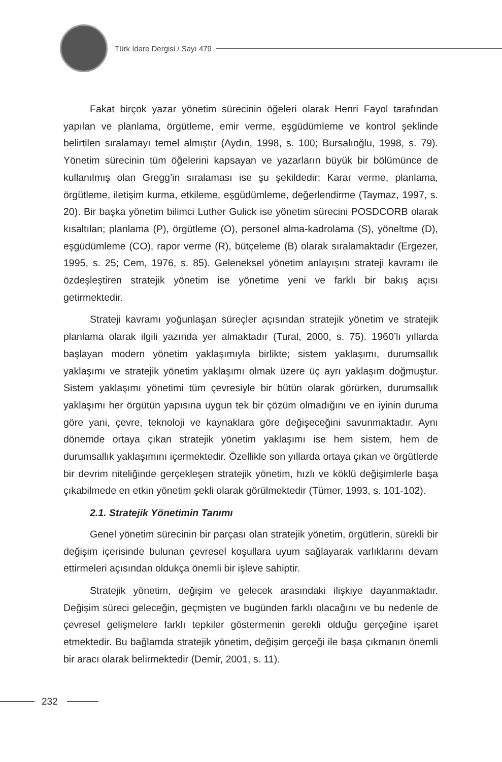Türk İdare Dergisi / Sayı 479
Fakat birçok yazar yönetim sürecinin öğeleri olarak Henri Fayol tarafından yapılan ve planlama, örgütleme, emir verme, eşgüdümleme ve kontrol şeklinde belirtilen sıralamayı temel almıştır (Aydın, 1998, s. 100; Bursalıoğlu, 1998, s. 79). Yönetim sürecinin tüm öğelerini kapsayan ve yazarların büyük bir bölümünce de kullanılmış olan Gregg’in sıralaması ise şu şekildedir: Karar verme, planlama, örgütleme, iletişim kurma, etkileme, eşgüdümleme, değerlendirme (Taymaz, 1997, s. 20). Bir başka yönetim bilimci Luther Gulick ise yönetim sürecini POSDCORB olarak kısaltılan; planlama (P), örgütleme (O), personel alma-kadrolama (S), yöneltme (D), eşgüdümleme (CO), rapor verme (R), bütçeleme (B) olarak sıralamaktadır (Ergezer, 1995, s. 25; Cem, 1976, s. 85). Geleneksel yönetim anlayışını strateji kavramı ile özdeşleştiren stratejik yönetim ise yönetime yeni ve farklı bir bakış açısı getirmektedir.
Strateji kavramı yoğunlaşan süreçler açısından stratejik yönetim ve stratejik planlama olarak ilgili yazında yer almaktadır (Tural, 2000, s. 75). 1960’lı yıllarda başlayan modern yönetim yaklaşımıyla birlikte; sistem yaklaşımı, durumsallık yaklaşımı ve stratejik yönetim yaklaşımı olmak üzere üç ayrı yaklaşım doğmuştur. Sistem yaklaşımı yönetimi tüm çevresiyle bir bütün olarak görürken, durumsallık yaklaşımı her örgütün yapısına uygun tek bir çözüm olmadığını ve en iyinin duruma göre yani, çevre, teknoloji ve kaynaklara göre değişeceğini savunmaktadır. Aynı dönemde ortaya çıkan stratejik yönetim yaklaşımı ise hem sistem, hem de durumsallık yaklaşımını içermektedir. Özellikle son yıllarda ortaya çıkan ve örgütlerde bir devrim niteliğinde gerçekleşen stratejik yönetim, hızlı ve köklü değişimlerle başa çıkabilmede en etkin yönetim şekli olarak görülmektedir (Tümer, 1993, s. 101-102).
2.1. Stratejik Yönetimin Tanımı
Genel yönetim sürecinin bir parçası olan stratejik yönetim, örgütlerin, sürekli bir değişim içerisinde bulunan çevresel koşullara uyum sağlayarak varlıklarını devam ettirmeleri açısından oldukça önemli bir işleve sahiptir.
Stratejik yönetim, değişim ve gelecek arasındaki ilişkiye dayanmaktadır. Değişim süreci geleceğin, geçmişten ve bugünden farklı olacağını ve bu nedenle de çevresel gelişmelere farklı tepkiler göstermenin gerekli olduğu gerçeğine işaret etmektedir. Bu bağlamda stratejik yönetim, değişim gerçeği ile başa çıkmanın önemli bir aracı olarak belirmektedir (Demir, 2001, s. 11).
232